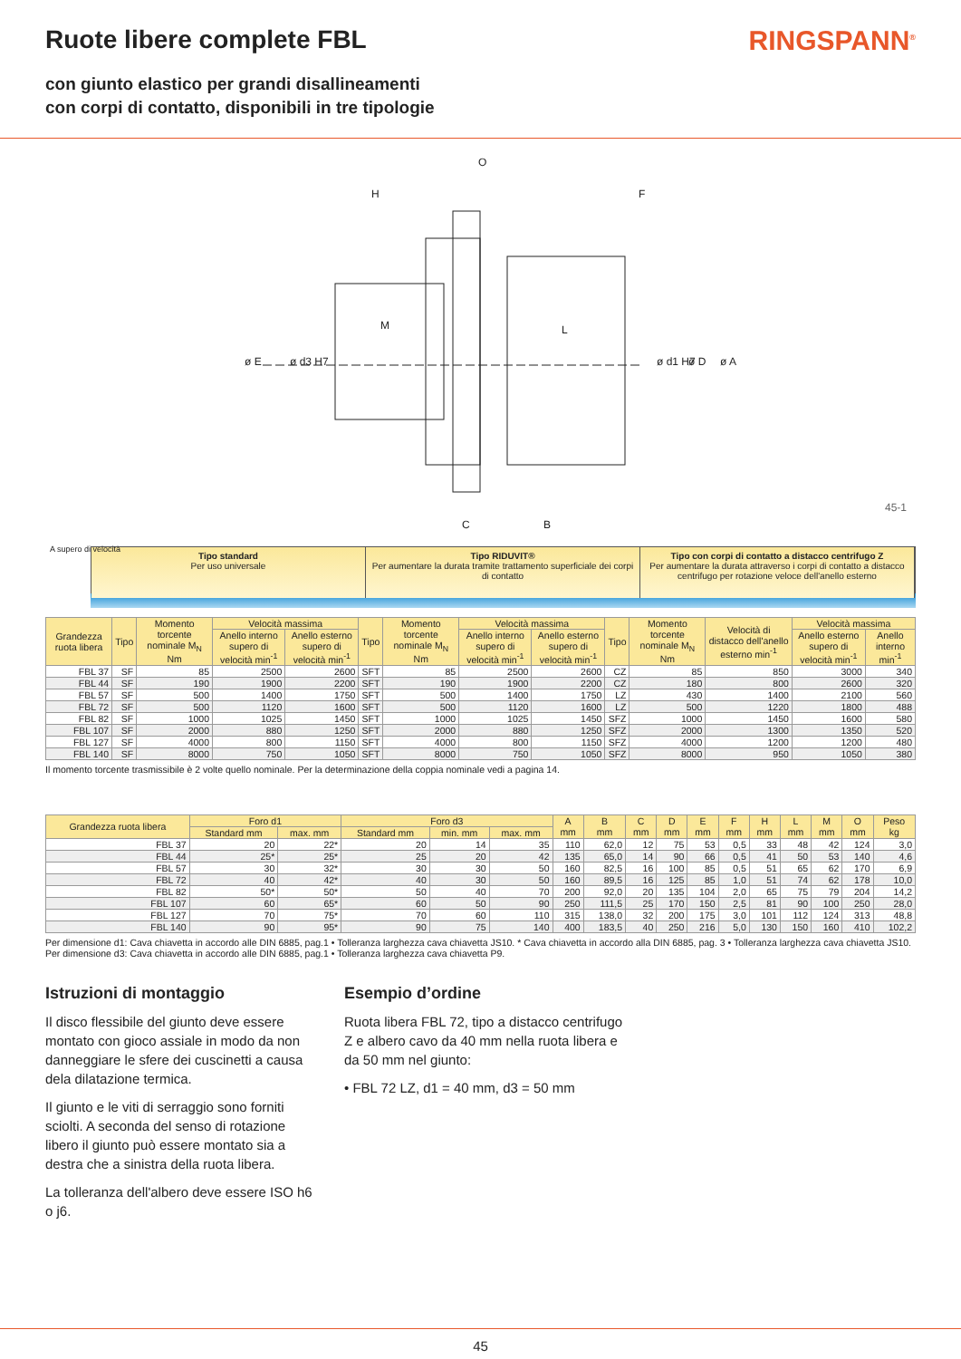Ruote libere complete FBL RINGSPANN<sup>®</sup>
con giunto elastico per grandi disallineamenti
con corpi di contatto, disponibili in tre tipologie
O
H
F
M
L
C
B
ø E
ø d3 H7
ø d1 H7
ø D
ø A
45-1
Tipo standard
Per uso universale
Tipo RIDUVIT®
Per aumentare la durata tramite trattamento superficiale dei corpi di contatto
Tipo con corpi di contatto a distacco centrifugo Z
Per aumentare la durata attraverso i corpi di contatto a distacco centrifugo per rotazione veloce dell'anello esterno
A supero di velocità
| Grandezza ruota libera | Tipo | Momento torcente nominale M<sub>N</sub> Nm | Velocità massima | | Tipo | Momento torcente nominale M<sub>N</sub> Nm | Velocità massima | | Tipo | Momento torcente nominale M<sub>N</sub> Nm | Velocità di distacco dell'anello esterno min<sup>-1</sup> | Velocità massima | |
| --- | --- | --- | --- | --- | --- | --- | --- | --- | --- | --- | --- | --- | --- |
| | | | Anello interno supero di velocità min<sup>-1</sup> | Anello esterno supero di velocità min<sup>-1</sup> | | | Anello interno supero di velocità min<sup>-1</sup> | Anello esterno supero di velocità min<sup>-1</sup> | | | | Anello esterno supero di velocità min<sup>-1</sup> | Anello interno min<sup>-1</sup> |
| FBL 37 | SF | 85 | 2500 | 2600 | SFT | 85 | 2500 | 2600 | CZ | 85 | 850 | 3000 | 340 |
| FBL 44 | SF | 190 | 1900 | 2200 | SFT | 190 | 1900 | 2200 | CZ | 180 | 800 | 2600 | 320 |
| FBL 57 | SF | 500 | 1400 | 1750 | SFT | 500 | 1400 | 1750 | LZ | 430 | 1400 | 2100 | 560 |
| FBL 72 | SF | 500 | 1120 | 1600 | SFT | 500 | 1120 | 1600 | LZ | 500 | 1220 | 1800 | 488 |
| FBL 82 | SF | 1000 | 1025 | 1450 | SFT | 1000 | 1025 | 1450 | SFZ | 1000 | 1450 | 1600 | 580 |
| FBL 107 | SF | 2000 | 880 | 1250 | SFT | 2000 | 880 | 1250 | SFZ | 2000 | 1300 | 1350 | 520 |
| FBL 127 | SF | 4000 | 800 | 1150 | SFT | 4000 | 800 | 1150 | SFZ | 4000 | 1200 | 1200 | 480 |
| FBL 140 | SF | 8000 | 750 | 1050 | SFT | 8000 | 750 | 1050 | SFZ | 8000 | 950 | 1050 | 380 |
Il momento torcente trasmissibile è 2 volte quello nominale. Per la determinazione della coppia nominale vedi a pagina 14.
| Grandezza ruota libera | Foro d1 | | Foro d3 | | | A mm | B mm | C mm | D mm | E mm | F mm | H mm | L mm | M mm | O mm | Peso kg |
| --- | --- | --- | --- | --- | --- | --- | --- | --- | --- | --- | --- | --- | --- | --- | --- | --- |
| | Standard mm | max. mm | Standard mm | min. mm | max. mm | | | | | | | | | | | |
| FBL 37 | 20 | 22* | 20 | 14 | 35 | 110 | 62,0 | 12 | 75 | 53 | 0,5 | 33 | 48 | 42 | 124 | 3,0 |
| FBL 44 | 25* | 25* | 25 | 20 | 42 | 135 | 65,0 | 14 | 90 | 66 | 0,5 | 41 | 50 | 53 | 140 | 4,6 |
| FBL 57 | 30 | 32* | 30 | 30 | 50 | 160 | 82,5 | 16 | 100 | 85 | 0,5 | 51 | 65 | 62 | 170 | 6,9 |
| FBL 72 | 40 | 42* | 40 | 30 | 50 | 160 | 89,5 | 16 | 125 | 85 | 1,0 | 51 | 74 | 62 | 178 | 10,0 |
| FBL 82 | 50* | 50* | 50 | 40 | 70 | 200 | 92,0 | 20 | 135 | 104 | 2,0 | 65 | 75 | 79 | 204 | 14,2 |
| FBL 107 | 60 | 65* | 60 | 50 | 90 | 250 | 111,5 | 25 | 170 | 150 | 2,5 | 81 | 90 | 100 | 250 | 28,0 |
| FBL 127 | 70 | 75* | 70 | 60 | 110 | 315 | 138,0 | 32 | 200 | 175 | 3,0 | 101 | 112 | 124 | 313 | 48,8 |
| FBL 140 | 90 | 95* | 90 | 75 | 140 | 400 | 183,5 | 40 | 250 | 216 | 5,0 | 130 | 150 | 160 | 410 | 102,2 |
Per dimensione d1: Cava chiavetta in accordo alle DIN 6885, pag.1 • Tolleranza larghezza cava chiavetta JS10. * Cava chiavetta in accordo alla DIN 6885, pag. 3 • Tolleranza larghezza cava chiavetta JS10.
Per dimensione d3: Cava chiavetta in accordo alle DIN 6885, pag.1 • Tolleranza larghezza cava chiavetta P9.
Istruzioni di montaggio
Il disco flessibile del giunto deve essere montato con gioco assiale in modo da non danneggiare le sfere dei cuscinetti a causa dela dilatazione termica.
Il giunto e le viti di serraggio sono forniti sciolti. A seconda del senso di rotazione libero il giunto può essere montato sia a destra che a sinistra della ruota libera.
La tolleranza dell'albero deve essere ISO h6 o j6.
Esempio d’ordine
Ruota libera FBL 72, tipo a distacco centrifugo Z e albero cavo da 40 mm nella ruota libera e da 50 mm nel giunto:
• FBL 72 LZ, d1 = 40 mm, d3 = 50 mm
45